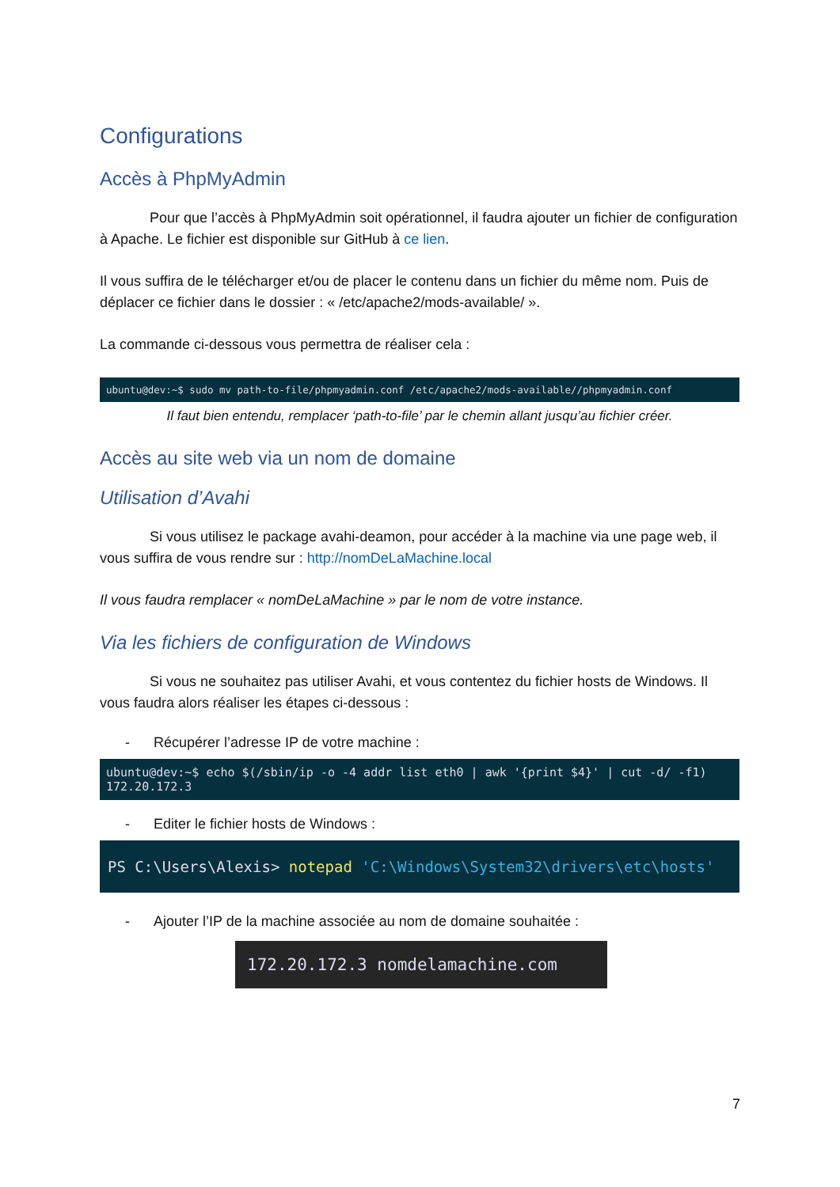Configurations
Accès à PhpMyAdmin
Pour que l’accès à PhpMyAdmin soit opérationnel, il faudra ajouter un fichier de configuration à Apache. Le fichier est disponible sur GitHub à ce lien.
Il vous suffira de le télécharger et/ou de placer le contenu dans un fichier du même nom. Puis de déplacer ce fichier dans le dossier : « /etc/apache2/mods-available/ ».
La commande ci-dessous vous permettra de réaliser cela :
ubuntu@dev:~$ sudo mv path-to-file/phpmyadmin.conf /etc/apache2/mods-available//phpmyadmin.conf
Il faut bien entendu, remplacer ‘path-to-file’ par le chemin allant jusqu’au fichier créer.
Accès au site web via un nom de domaine
Utilisation d’Avahi
Si vous utilisez le package avahi-deamon, pour accéder à la machine via une page web, il vous suffira de vous rendre sur : http://nomDeLaMachine.local
Il vous faudra remplacer « nomDeLaMachine » par le nom de votre instance.
Via les fichiers de configuration de Windows
Si vous ne souhaitez pas utiliser Avahi, et vous contentez du fichier hosts de Windows. Il vous faudra alors réaliser les étapes ci-dessous :
- Récupérer l’adresse IP de votre machine :
ubuntu@dev:~$ echo $(/sbin/ip -o -4 addr list eth0 | awk '{print $4}' | cut -d/ -f1)
172.20.172.3
- Editer le fichier hosts de Windows :
PS C:\Users\Alexis> notepad 'C:\Windows\System32\drivers\etc\hosts'
- Ajouter l’IP de la machine associée au nom de domaine souhaitée :
172.20.172.3 nomdelamachine.com
7